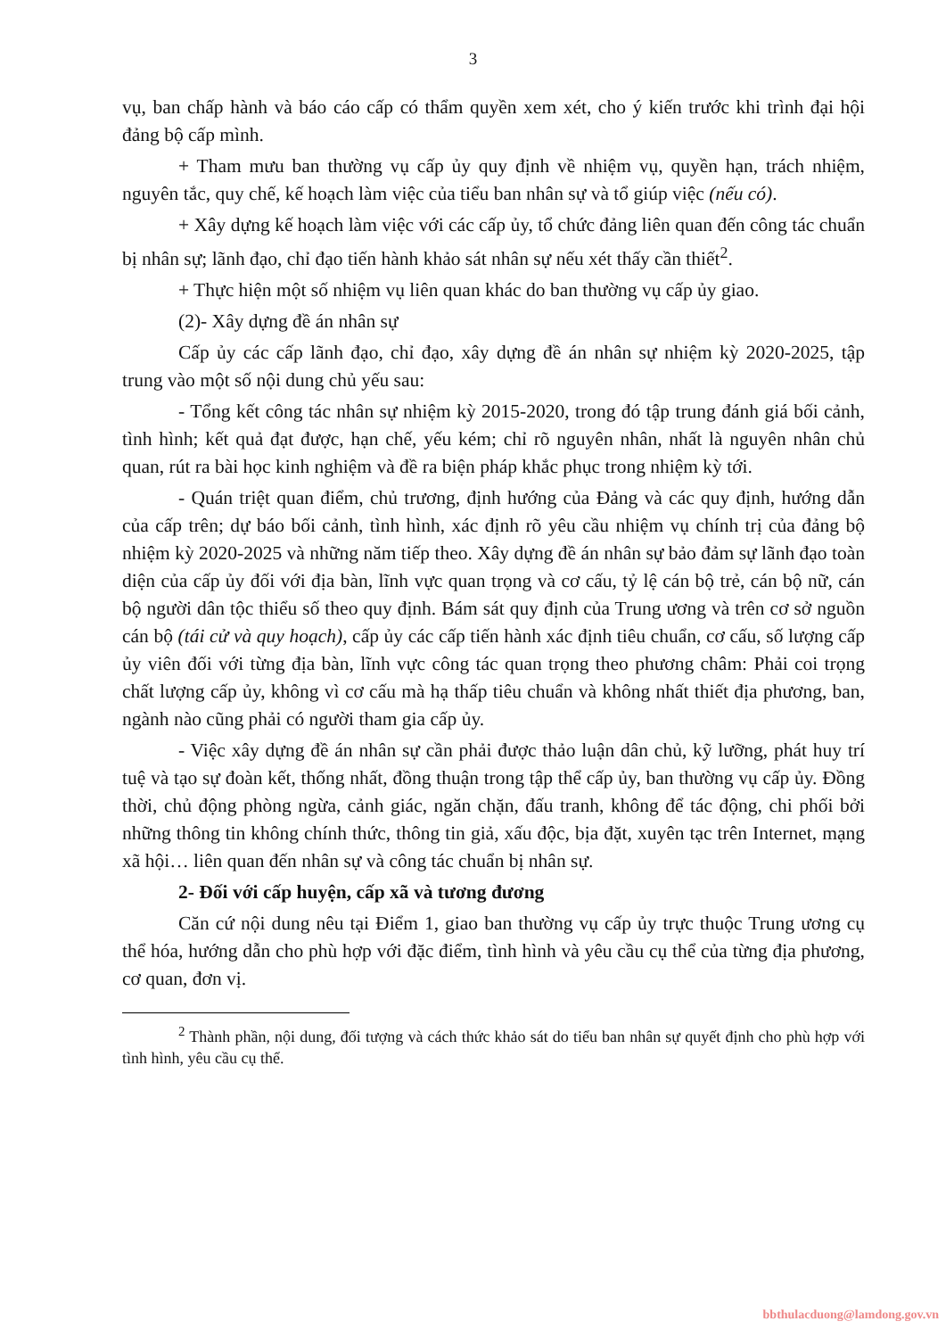3
vụ, ban chấp hành và báo cáo cấp có thẩm quyền xem xét, cho ý kiến trước khi trình đại hội đảng bộ cấp mình.
+ Tham mưu ban thường vụ cấp ủy quy định về nhiệm vụ, quyền hạn, trách nhiệm, nguyên tắc, quy chế, kế hoạch làm việc của tiểu ban nhân sự và tổ giúp việc (nếu có).
+ Xây dựng kế hoạch làm việc với các cấp ủy, tổ chức đảng liên quan đến công tác chuẩn bị nhân sự; lãnh đạo, chỉ đạo tiến hành khảo sát nhân sự nếu xét thấy cần thiết<sup>2</sup>.
+ Thực hiện một số nhiệm vụ liên quan khác do ban thường vụ cấp ủy giao.
(2)- Xây dựng đề án nhân sự
Cấp ủy các cấp lãnh đạo, chỉ đạo, xây dựng đề án nhân sự nhiệm kỳ 2020-2025, tập trung vào một số nội dung chủ yếu sau:
- Tổng kết công tác nhân sự nhiệm kỳ 2015-2020, trong đó tập trung đánh giá bối cảnh, tình hình; kết quả đạt được, hạn chế, yếu kém; chỉ rõ nguyên nhân, nhất là nguyên nhân chủ quan, rút ra bài học kinh nghiệm và đề ra biện pháp khắc phục trong nhiệm kỳ tới.
- Quán triệt quan điểm, chủ trương, định hướng của Đảng và các quy định, hướng dẫn của cấp trên; dự báo bối cảnh, tình hình, xác định rõ yêu cầu nhiệm vụ chính trị của đảng bộ nhiệm kỳ 2020-2025 và những năm tiếp theo. Xây dựng đề án nhân sự bảo đảm sự lãnh đạo toàn diện của cấp ủy đối với địa bàn, lĩnh vực quan trọng và cơ cấu, tỷ lệ cán bộ trẻ, cán bộ nữ, cán bộ người dân tộc thiểu số theo quy định. Bám sát quy định của Trung ương và trên cơ sở nguồn cán bộ (tái cử và quy hoạch), cấp ủy các cấp tiến hành xác định tiêu chuẩn, cơ cấu, số lượng cấp ủy viên đối với từng địa bàn, lĩnh vực công tác quan trọng theo phương châm: Phải coi trọng chất lượng cấp ủy, không vì cơ cấu mà hạ thấp tiêu chuẩn và không nhất thiết địa phương, ban, ngành nào cũng phải có người tham gia cấp ủy.
- Việc xây dựng đề án nhân sự cần phải được thảo luận dân chủ, kỹ lưỡng, phát huy trí tuệ và tạo sự đoàn kết, thống nhất, đồng thuận trong tập thể cấp ủy, ban thường vụ cấp ủy. Đồng thời, chủ động phòng ngừa, cảnh giác, ngăn chặn, đấu tranh, không để tác động, chi phối bởi những thông tin không chính thức, thông tin giả, xấu độc, bịa đặt, xuyên tạc trên Internet, mạng xã hội… liên quan đến nhân sự và công tác chuẩn bị nhân sự.
2- Đối với cấp huyện, cấp xã và tương đương
Căn cứ nội dung nêu tại Điểm 1, giao ban thường vụ cấp ủy trực thuộc Trung ương cụ thể hóa, hướng dẫn cho phù hợp với đặc điểm, tình hình và yêu cầu cụ thể của từng địa phương, cơ quan, đơn vị.
<sup>2</sup> Thành phần, nội dung, đối tượng và cách thức khảo sát do tiểu ban nhân sự quyết định cho phù hợp với tình hình, yêu cầu cụ thể.
bbthulacduong@lamdong.gov.vn